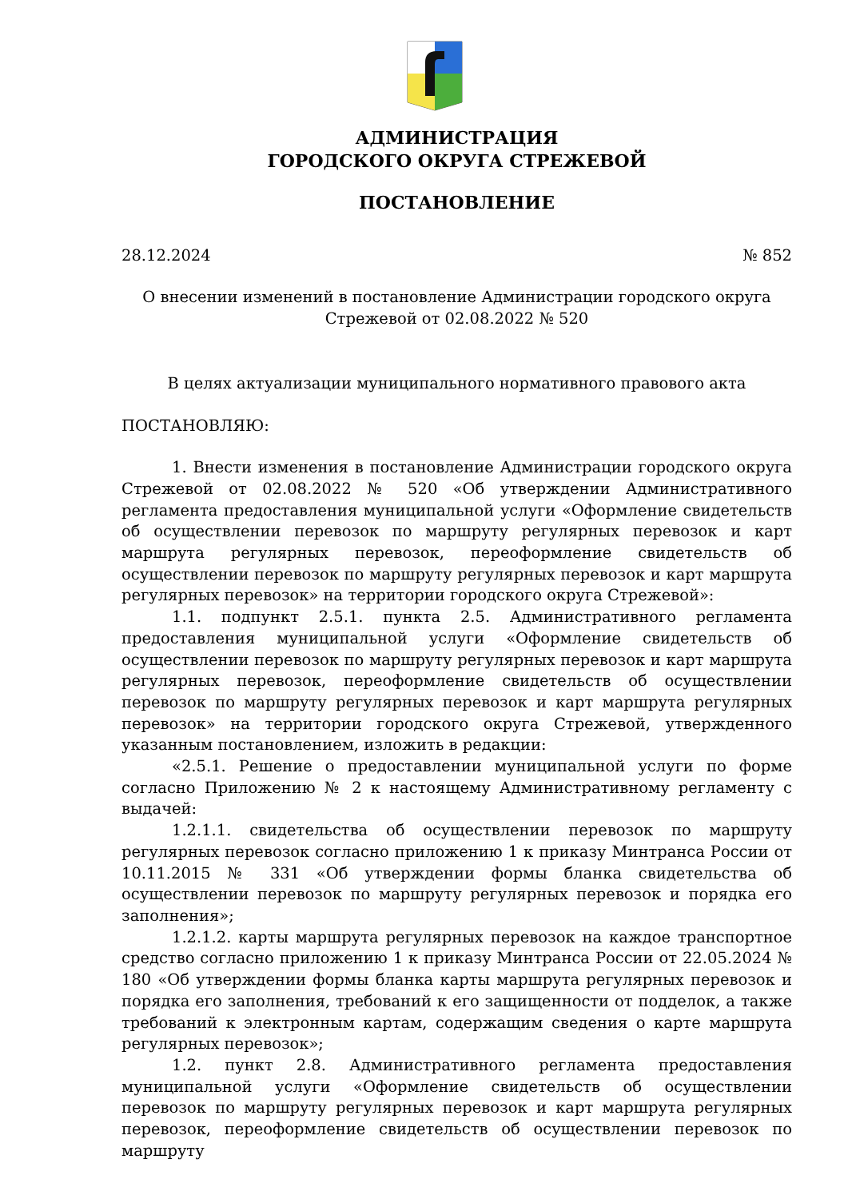АДМИНИСТРАЦИЯ
ГОРОДСКОГО ОКРУГА СТРЕЖЕВОЙ
ПОСТАНОВЛЕНИЕ
28.12.2024 № 852
О внесении изменений в постановление Администрации городского округа
Стрежевой от 02.08.2022 № 520
В целях актуализации муниципального нормативного правового акта
ПОСТАНОВЛЯЮ:
1. Внести изменения в постановление Администрации городского округа Стрежевой от 02.08.2022 № 520 «Об утверждении Административного регламента предоставления муниципальной услуги «Оформление свидетельств об осуществлении перевозок по маршруту регулярных перевозок и карт маршрута регулярных перевозок, переоформление свидетельств об осуществлении перевозок по маршруту регулярных перевозок и карт маршрута регулярных перевозок» на территории городского округа Стрежевой»:
1.1. подпункт 2.5.1. пункта 2.5. Административного регламента предоставления муниципальной услуги «Оформление свидетельств об осуществлении перевозок по маршруту регулярных перевозок и карт маршрута регулярных перевозок, переоформление свидетельств об осуществлении перевозок по маршруту регулярных перевозок и карт маршрута регулярных перевозок» на территории городского округа Стрежевой, утвержденного указанным постановлением, изложить в редакции:
«2.5.1. Решение о предоставлении муниципальной услуги по форме согласно Приложению № 2 к настоящему Административному регламенту с выдачей:
1.2.1.1. свидетельства об осуществлении перевозок по маршруту регулярных перевозок согласно приложению 1 к приказу Минтранса России от 10.11.2015 № 331 «Об утверждении формы бланка свидетельства об осуществлении перевозок по маршруту регулярных перевозок и порядка его заполнения»;
1.2.1.2. карты маршрута регулярных перевозок на каждое транспортное средство согласно приложению 1 к приказу Минтранса России от 22.05.2024 № 180 «Об утверждении формы бланка карты маршрута регулярных перевозок и порядка его заполнения, требований к его защищенности от подделок, а также требований к электронным картам, содержащим сведения о карте маршрута регулярных перевозок»;
1.2. пункт 2.8. Административного регламента предоставления муниципальной услуги «Оформление свидетельств об осуществлении перевозок по маршруту регулярных перевозок и карт маршрута регулярных перевозок, переоформление свидетельств об осуществлении перевозок по маршруту